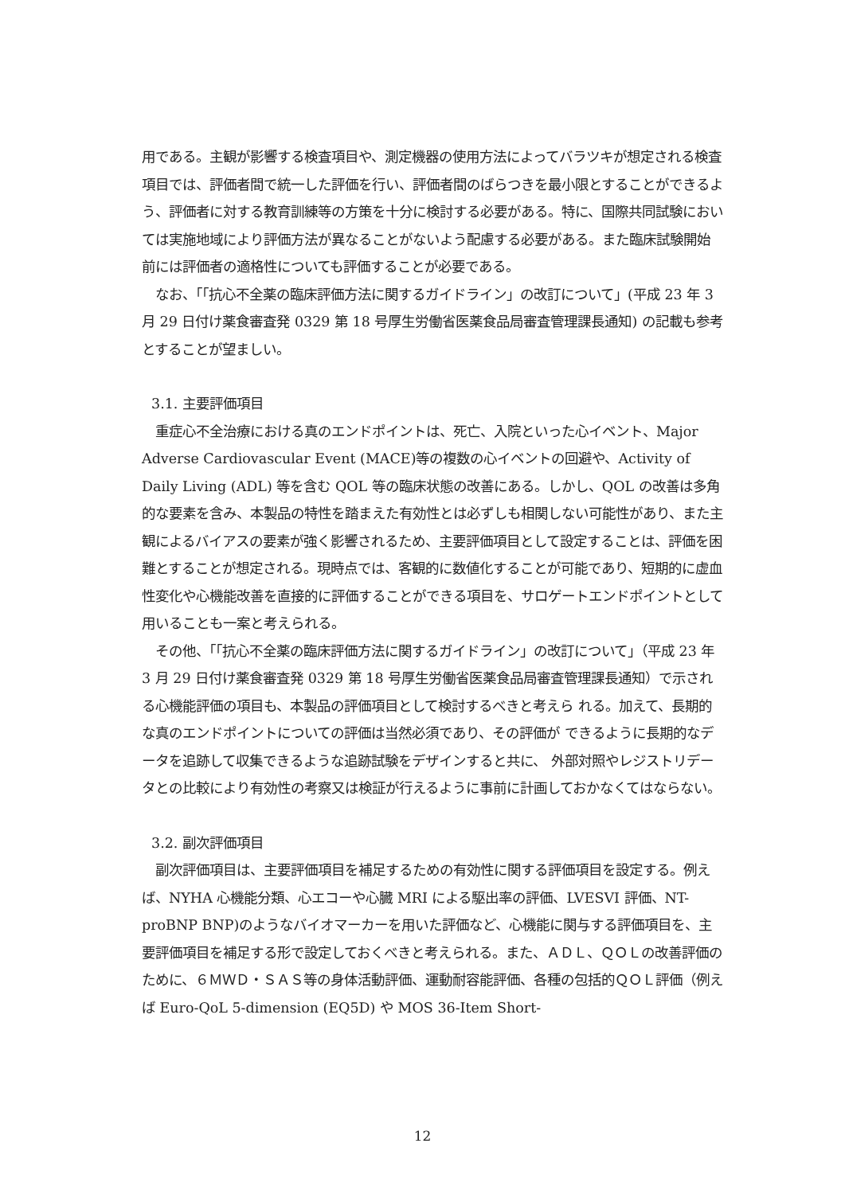用である。主観が影響する検査項目や、測定機器の使用方法によってバラツキが想定される検査項目では、評価者間で統一した評価を行い、評価者間のばらつきを最小限とすることができるよう、評価者に対する教育訓練等の方策を十分に検討する必要がある。特に、国際共同試験においては実施地域により評価方法が異なることがないよう配慮する必要がある。また臨床試験開始前には評価者の適格性についても評価することが必要である。
　なお、「「抗心不全薬の臨床評価方法に関するガイドライン」の改訂について」(平成 23 年 3 月 29 日付け薬食審査発 0329 第 18 号厚生労働省医薬食品局審査管理課長通知) の記載も参考とすることが望ましい。
3.1. 主要評価項目
　重症心不全治療における真のエンドポイントは、死亡、入院といった心イベント、Major Adverse Cardiovascular Event (MACE)等の複数の心イベントの回避や、Activity of Daily Living (ADL) 等を含む QOL 等の臨床状態の改善にある。しかし、QOL の改善は多角的な要素を含み、本製品の特性を踏まえた有効性とは必ずしも相関しない可能性があり、また主観によるバイアスの要素が強く影響されるため、主要評価項目として設定することは、評価を困難とすることが想定される。現時点では、客観的に数値化することが可能であり、短期的に虚血性変化や心機能改善を直接的に評価することができる項目を、サロゲートエンドポイントとして用いることも一案と考えられる。
　その他、「「抗心不全薬の臨床評価方法に関するガイドライン」の改訂について」（平成 23 年 3 月 29 日付け薬食審査発 0329 第 18 号厚生労働省医薬食品局審査管理課長通知）で示される心機能評価の項目も、本製品の評価項目として検討するべきと考えら れる。加えて、長期的な真のエンドポイントについての評価は当然必須であり、その評価が できるように長期的なデータを追跡して収集できるような追跡試験をデザインすると共に、 外部対照やレジストリデータとの比較により有効性の考察又は検証が行えるように事前に計画しておかなくてはならない。
3.2. 副次評価項目
　副次評価項目は、主要評価項目を補足するための有効性に関する評価項目を設定する。例えば、NYHA 心機能分類、心エコーや心臓 MRI による駆出率の評価、LVESVI 評価、NT-proBNP BNP)のようなバイオマーカーを用いた評価など、心機能に関与する評価項目を、主要評価項目を補足する形で設定しておくべきと考えられる。また、ＡＤＬ、ＱＯＬの改善評価のために、６ＭＷＤ・ＳＡＳ等の身体活動評価、運動耐容能評価、各種の包括的ＱＯＬ評価（例えば Euro-QoL 5-dimension (EQ5D) や MOS 36-Item Short-
12